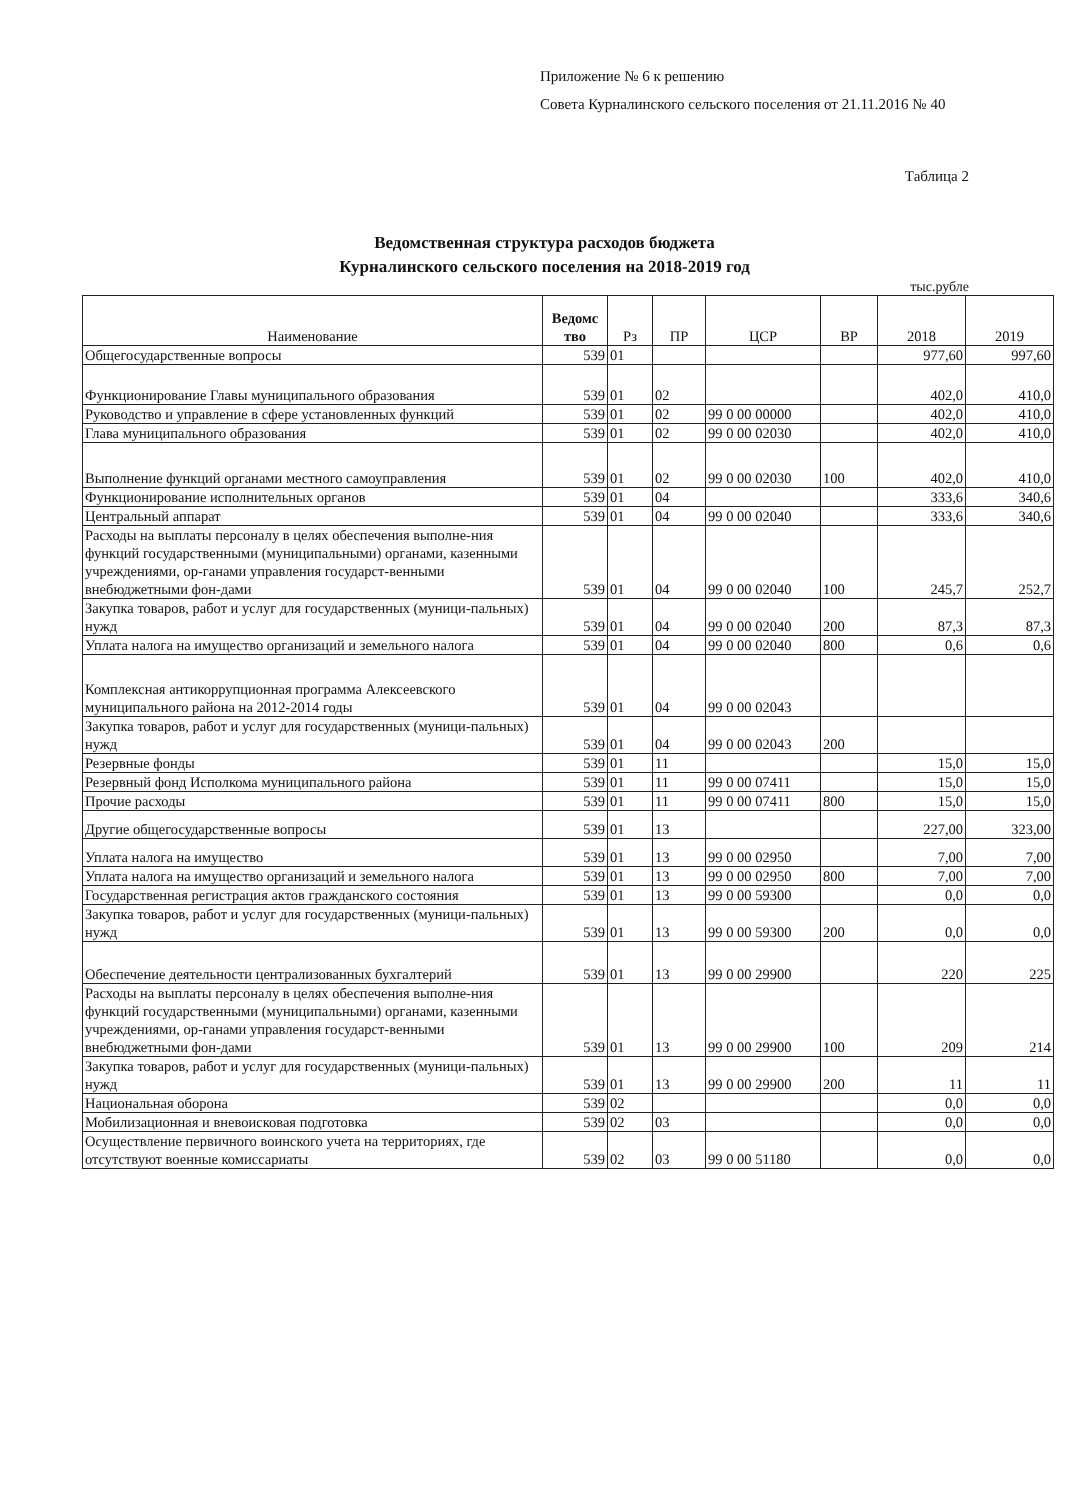Приложение № 6 к решению
Совета Курналинского сельского поселения от 21.11.2016 № 40
Таблица 2
Ведомственная структура расходов бюджета
Курналинского сельского поселения на 2018-2019 год
тыс.рубле
| Наименование | Ведомс тво | Рз | ПР | ЦСР | ВР | 2018 | 2019 |
| --- | --- | --- | --- | --- | --- | --- | --- |
| Общегосударственные вопросы | 539 | 01 | | | | 977,60 | 997,60 |
| Функционирование Главы муниципального образования | 539 | 01 | 02 | | | 402,0 | 410,0 |
| Руководство и управление в сфере установленных функций | 539 | 01 | 02 | 99 0 00 00000 | | 402,0 | 410,0 |
| Глава муниципального образования | 539 | 01 | 02 | 99 0 00 02030 | | 402,0 | 410,0 |
| Выполнение функций органами местного самоуправления | 539 | 01 | 02 | 99 0 00 02030 | 100 | 402,0 | 410,0 |
| Функционирование исполнительных органов | 539 | 01 | 04 | | | 333,6 | 340,6 |
| Центральный аппарат | 539 | 01 | 04 | 99 0 00 02040 | | 333,6 | 340,6 |
| Расходы на выплаты персоналу в целях обеспечения выполне-ния функций государственными (муниципальными) органами, казенными учреждениями, ор-ганами управления государст-венными внебюджетными фон-дами | 539 | 01 | 04 | 99 0 00 02040 | 100 | 245,7 | 252,7 |
| Закупка товаров, работ и услуг для государственных (муници-пальных) нужд | 539 | 01 | 04 | 99 0 00 02040 | 200 | 87,3 | 87,3 |
| Уплата налога на имущество организаций и земельного налога | 539 | 01 | 04 | 99 0 00 02040 | 800 | 0,6 | 0,6 |
| Комплексная антикоррупционная программа Алексеевского муниципального района на 2012-2014 годы | 539 | 01 | 04 | 99 0 00 02043 | | | |
| Закупка товаров, работ и услуг для государственных (муници-пальных) нужд | 539 | 01 | 04 | 99 0 00 02043 | 200 | | |
| Резервные фонды | 539 | 01 | 11 | | | 15,0 | 15,0 |
| Резервный фонд Исполкома муниципального района | 539 | 01 | 11 | 99 0 00 07411 | | 15,0 | 15,0 |
| Прочие расходы | 539 | 01 | 11 | 99 0 00 07411 | 800 | 15,0 | 15,0 |
| Другие общегосударственные вопросы | 539 | 01 | 13 | | | 227,00 | 323,00 |
| Уплата налога на имущество | 539 | 01 | 13 | 99 0 00 02950 | | 7,00 | 7,00 |
| Уплата налога на имущество организаций и земельного налога | 539 | 01 | 13 | 99 0 00 02950 | 800 | 7,00 | 7,00 |
| Государственная регистрация актов гражданского состояния | 539 | 01 | 13 | 99 0 00 59300 | | 0,0 | 0,0 |
| Закупка товаров, работ и услуг для государственных (муници-пальных) нужд | 539 | 01 | 13 | 99 0 00 59300 | 200 | 0,0 | 0,0 |
| Обеспечение деятельности централизованных бухгалтерий | 539 | 01 | 13 | 99 0 00 29900 | | 220 | 225 |
| Расходы на выплаты персоналу в целях обеспечения выполне-ния функций государственными (муниципальными) органами, казенными учреждениями, ор-ганами управления государст-венными внебюджетными фон-дами | 539 | 01 | 13 | 99 0 00 29900 | 100 | 209 | 214 |
| Закупка товаров, работ и услуг для государственных (муници-пальных) нужд | 539 | 01 | 13 | 99 0 00 29900 | 200 | 11 | 11 |
| Национальная оборона | 539 | 02 | | | | 0,0 | 0,0 |
| Мобилизационная и вневоисковая подготовка | 539 | 02 | 03 | | | 0,0 | 0,0 |
| Осуществление первичного воинского учета на территориях, где отсутствуют военные комиссариаты | 539 | 02 | 03 | 99 0 00 51180 | | 0,0 | 0,0 |